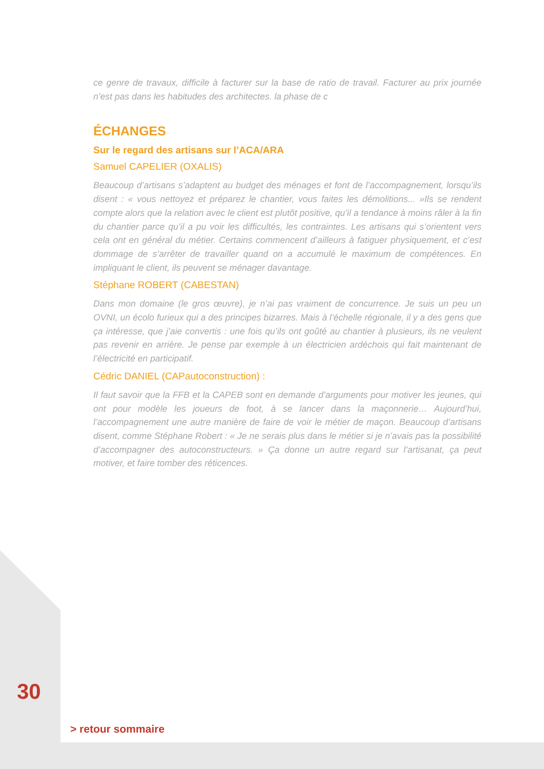ce genre de travaux, difficile à facturer sur la base de ratio de travail. Facturer au prix journée n’est pas dans les habitudes des architectes. la phase de c
ÉCHANGES
Sur le regard des artisans sur l’ACA/ARA
Samuel CAPELIER (OXALIS)
Beaucoup d’artisans s’adaptent au budget des ménages et font de l’accompagnement, lorsqu’ils disent : « vous nettoyez et préparez le chantier, vous faites les démolitions... »Ils se rendent compte alors que la relation avec le client est plutôt positive, qu’il a tendance à moins râler à la fin du chantier parce qu’il a pu voir les difficultés, les contraintes. Les artisans qui s’orientent vers cela ont en général du métier. Certains commencent d’ailleurs à fatiguer physiquement, et c’est dommage de s’arrêter de travailler quand on a accumulé le maximum de compétences. En impliquant le client, ils peuvent se ménager davantage.
Stéphane ROBERT (CABESTAN)
Dans mon domaine (le gros œuvre), je n’ai pas vraiment de concurrence. Je suis un peu un OVNI, un écolo furieux qui a des principes bizarres. Mais à l’échelle régionale, il y a des gens que ça intéresse, que j’aie convertis : une fois qu’ils ont goûté au chantier à plusieurs, ils ne veulent pas revenir en arrière. Je pense par exemple à un électricien ardéchois qui fait maintenant de l’électricité en participatif.
Cédric DANIEL (CAPautoconstruction) :
Il faut savoir que la FFB et la CAPEB sont en demande d’arguments pour motiver les jeunes, qui ont pour modèle les joueurs de foot, à se lancer dans la maçonnerie… Aujourd’hui, l’accompagnement une autre manière de faire de voir le métier de maçon. Beaucoup d’artisans disent, comme Stéphane Robert : « Je ne serais plus dans le métier si je n’avais pas la possibilité d’accompagner des autoconstructeurs. » Ça donne un autre regard sur l’artisanat, ça peut motiver, et faire tomber des réticences.
30
> retour sommaire